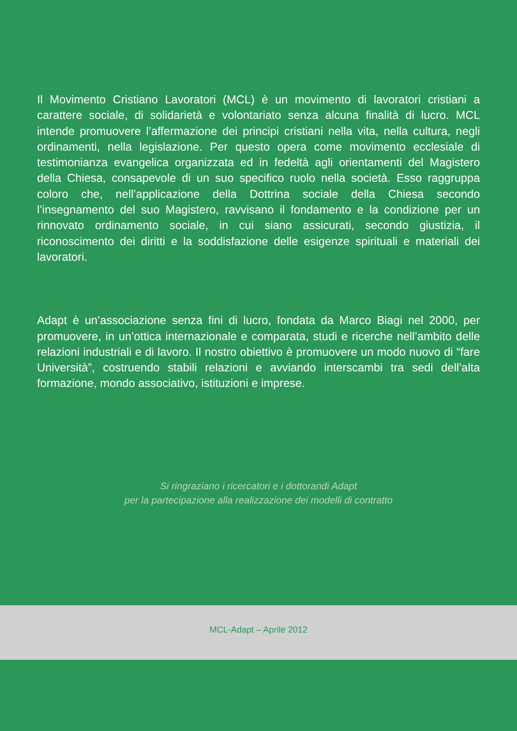Il Movimento Cristiano Lavoratori (MCL) è un movimento di lavoratori cristiani a carattere sociale, di solidarietà e volontariato senza alcuna finalità di lucro. MCL intende promuovere l’affermazione dei principi cristiani nella vita, nella cultura, negli ordinamenti, nella legislazione. Per questo opera come movimento ecclesiale di testimonianza evangelica organizzata ed in fedeltà agli orientamenti del Magistero della Chiesa, consapevole di un suo specifico ruolo nella società. Esso raggruppa coloro che, nell’applicazione della Dottrina sociale della Chiesa secondo l’insegnamento del suo Magistero, ravvisano il fondamento e la condizione per un rinnovato ordinamento sociale, in cui siano assicurati, secondo giustizia, il riconoscimento dei diritti e la soddisfazione delle esigenze spirituali e materiali dei lavoratori.
Adapt è un’associazione senza fini di lucro, fondata da Marco Biagi nel 2000, per promuovere, in un’ottica internazionale e comparata, studi e ricerche nell’ambito delle relazioni industriali e di lavoro. Il nostro obiettivo è promuovere un modo nuovo di “fare Università”, costruendo stabili relazioni e avviando interscambi tra sedi dell’alta formazione, mondo associativo, istituzioni e imprese.
Si ringraziano i ricercatori e i dottorandi Adapt
per la partecipazione alla realizzazione dei modelli di contratto
MCL-Adapt – Aprile 2012